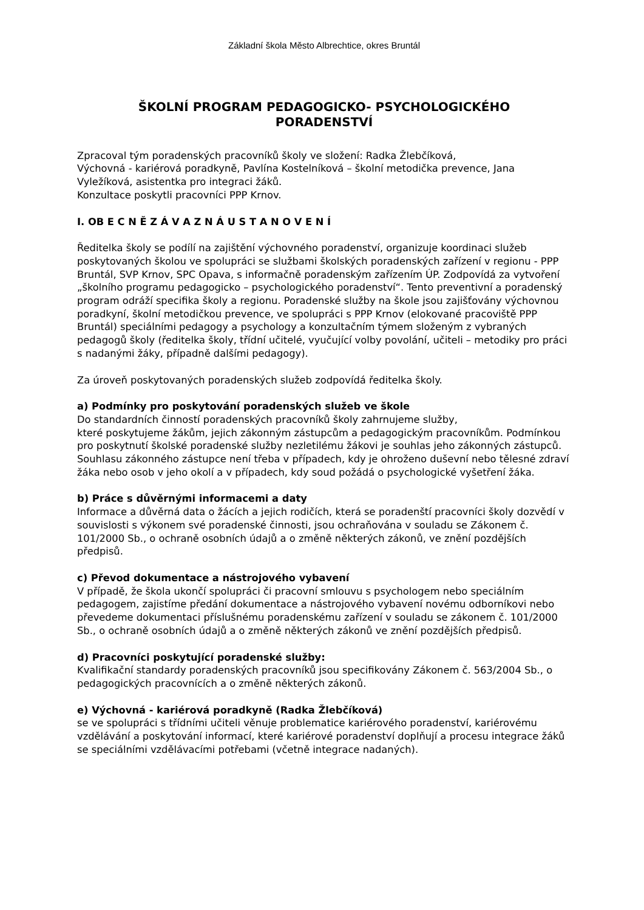Základní škola Město Albrechtice, okres Bruntál
ŠKOLNÍ PROGRAM PEDAGOGICKO- PSYCHOLOGICKÉHO
PORADENSTVÍ
Zpracoval tým poradenských pracovníků školy ve složení: Radka Žlebčíková,
Výchovná - kariérová poradkyně, Pavlína Kostelníková – školní metodička prevence, Jana Vyležíková, asistentka pro integraci žáků.
Konzultace poskytli pracovníci PPP Krnov.
I. OB E C N Ě Z Á V A Z N Á U S T A N O V E N Í
Ředitelka školy se podílí na zajištění výchovného poradenství, organizuje koordinaci služeb poskytovaných školou ve spolupráci se službami školských poradenských zařízení v regionu - PPP Bruntál, SVP Krnov, SPC Opava, s informačně poradenským zařízením ÚP. Zodpovídá za vytvoření „školního programu pedagogicko – psychologického poradenství“. Tento preventivní a poradenský program odráží specifika školy a regionu. Poradenské služby na škole jsou zajišťovány výchovnou poradkyní, školní metodičkou prevence, ve spolupráci s PPP Krnov (elokované pracoviště PPP Bruntál) speciálními pedagogy a psychology a konzultačním týmem složeným z vybraných pedagogů školy (ředitelka školy, třídní učitelé, vyučující volby povolání, učiteli – metodiky pro práci s nadanými žáky, případně dalšími pedagogy).
Za úroveň poskytovaných poradenských služeb zodpovídá ředitelka školy.
a) Podmínky pro poskytování poradenských služeb ve škole
Do standardních činností poradenských pracovníků školy zahrnujeme služby,
které poskytujeme žákům, jejich zákonným zástupcům a pedagogickým pracovníkům. Podmínkou pro poskytnutí školské poradenské služby nezletilému žákovi je souhlas jeho zákonných zástupců. Souhlasu zákonného zástupce není třeba v případech, kdy je ohroženo duševní nebo tělesné zdraví žáka nebo osob v jeho okolí a v případech, kdy soud požádá o psychologické vyšetření žáka.
b) Práce s důvěrnými informacemi a daty
Informace a důvěrná data o žácích a jejich rodičích, která se poradenští pracovníci školy dozvědí v souvislosti s výkonem své poradenské činnosti, jsou ochraňována v souladu se Zákonem č. 101/2000 Sb., o ochraně osobních údajů a o změně některých zákonů, ve znění pozdějších předpisů.
c) Převod dokumentace a nástrojového vybavení
V případě, že škola ukončí spolupráci či pracovní smlouvu s psychologem nebo speciálním pedagogem, zajistíme předání dokumentace a nástrojového vybavení novému odborníkovi nebo převedeme dokumentaci příslušnému poradenskému zařízení v souladu se zákonem č. 101/2000 Sb., o ochraně osobních údajů a o změně některých zákonů ve znění pozdějších předpisů.
d) Pracovníci poskytující poradenské služby:
Kvalifikační standardy poradenských pracovníků jsou specifikovány Zákonem č. 563/2004 Sb., o pedagogických pracovnících a o změně některých zákonů.
e) Výchovná - kariérová poradkyně (Radka Žlebčíková)
se ve spolupráci s třídními učiteli věnuje problematice kariérového poradenství, kariérovému vzdělávání a poskytování informací, které kariérové poradenství doplňují a procesu integrace žáků se speciálními vzdělávacími potřebami (včetně integrace nadaných).